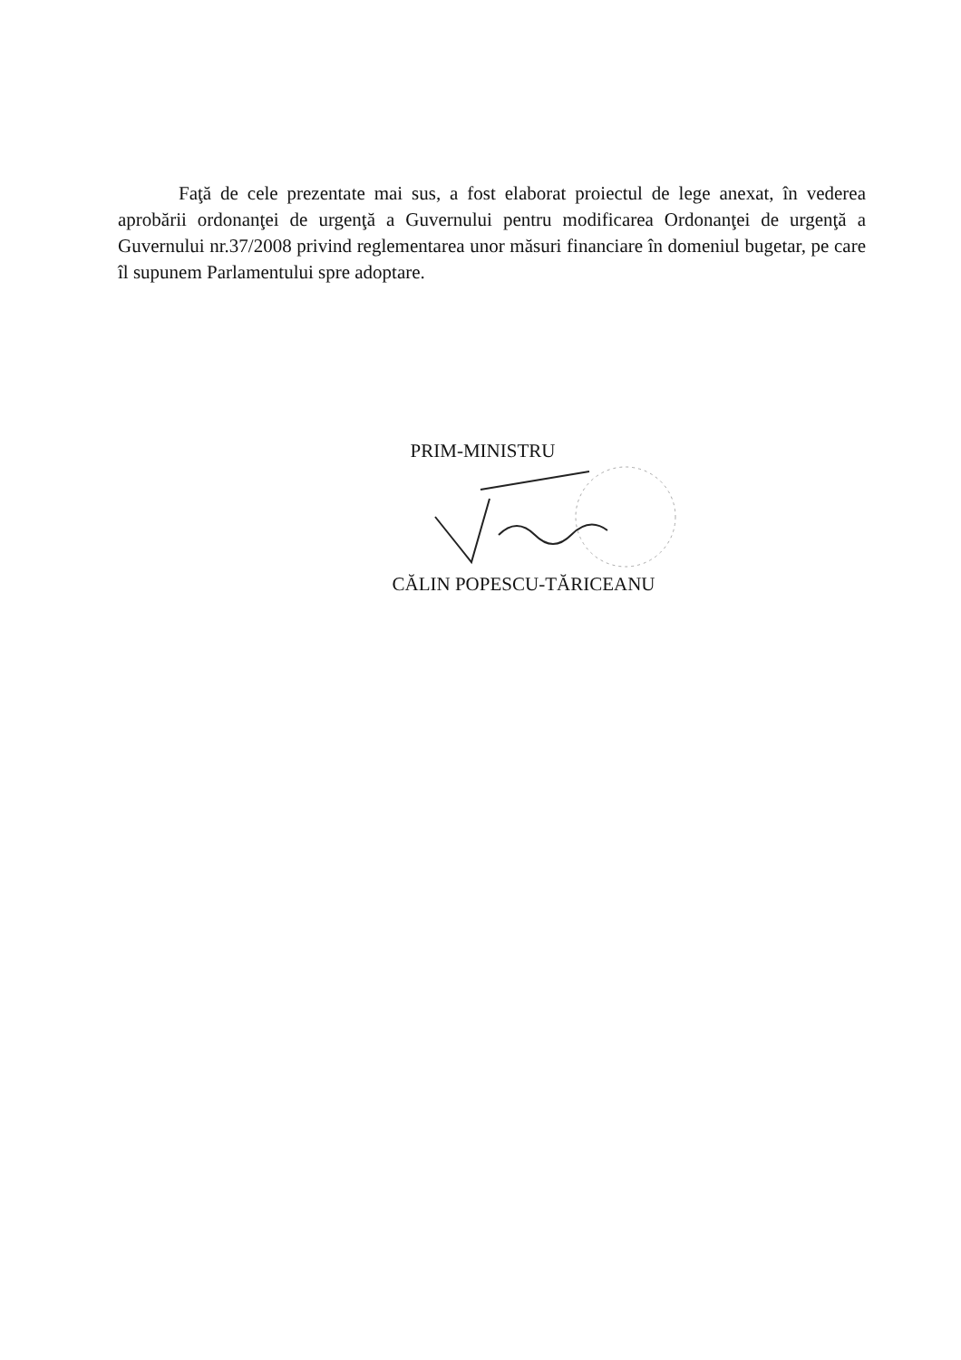Faţă de cele prezentate mai sus, a fost elaborat proiectul de lege anexat, în vederea aprobării ordonanţei de urgenţă a Guvernului pentru modificarea Ordonanţei de urgenţă a Guvernului nr.37/2008 privind reglementarea unor măsuri financiare în domeniul bugetar, pe care îl supunem Parlamentului spre adoptare.
PRIM-MINISTRU
CĂLIN POPESCU-TĂRICEANU